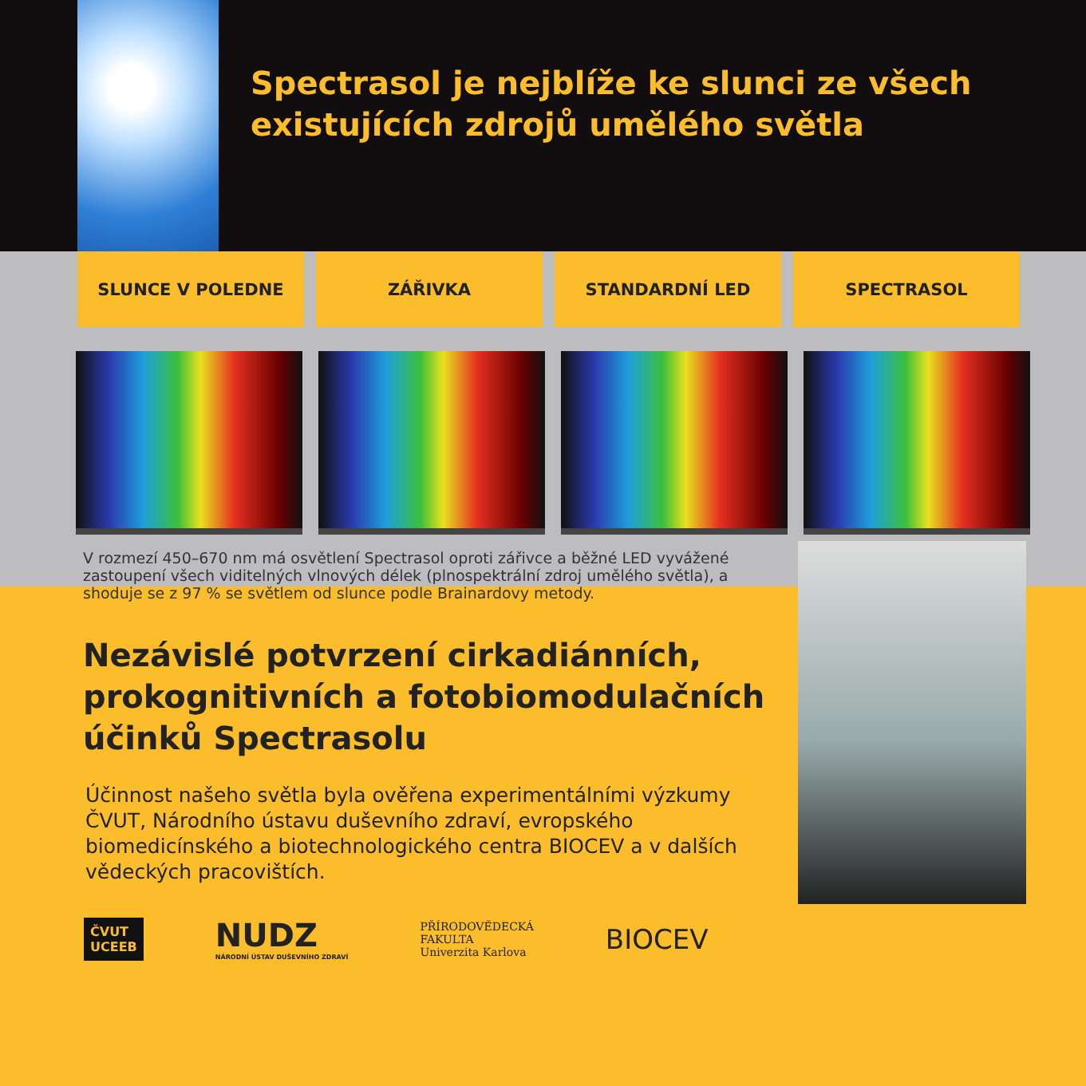Spectrasol je nejblíže ke slunci ze všech existujících zdrojů umělého světla
SLUNCE V POLEDNE ZÁŘIVKA STANDARDNÍ LED SPECTRASOL
V rozmezí 450–670 nm má osvětlení Spectrasol oproti zářivce a běžné LED vyvážené zastoupení všech viditelných vlnových délek (plnospektrální zdroj umělého světla), a shoduje se z 97 % se světlem od slunce podle Brainardovy metody.
Nezávislé potvrzení cirkadiánních,
prokognitivních a fotobiomodulačních
účinků Spectrasolu
Účinnost našeho světla byla ověřena experimentálními výzkumy ČVUT, Národního ústavu duševního zdraví, evropského biomedicínského a biotechnologického centra BIOCEV a v dalších vědeckých pracovištích.
ČVUT
UCEEB
NUDZ
NÁRODNÍ ÚSTAV DUŠEVNÍHO ZDRAVÍ
PŘÍRODOVĚDECKÁ
FAKULTA
Univerzita Karlova
BIOCEV